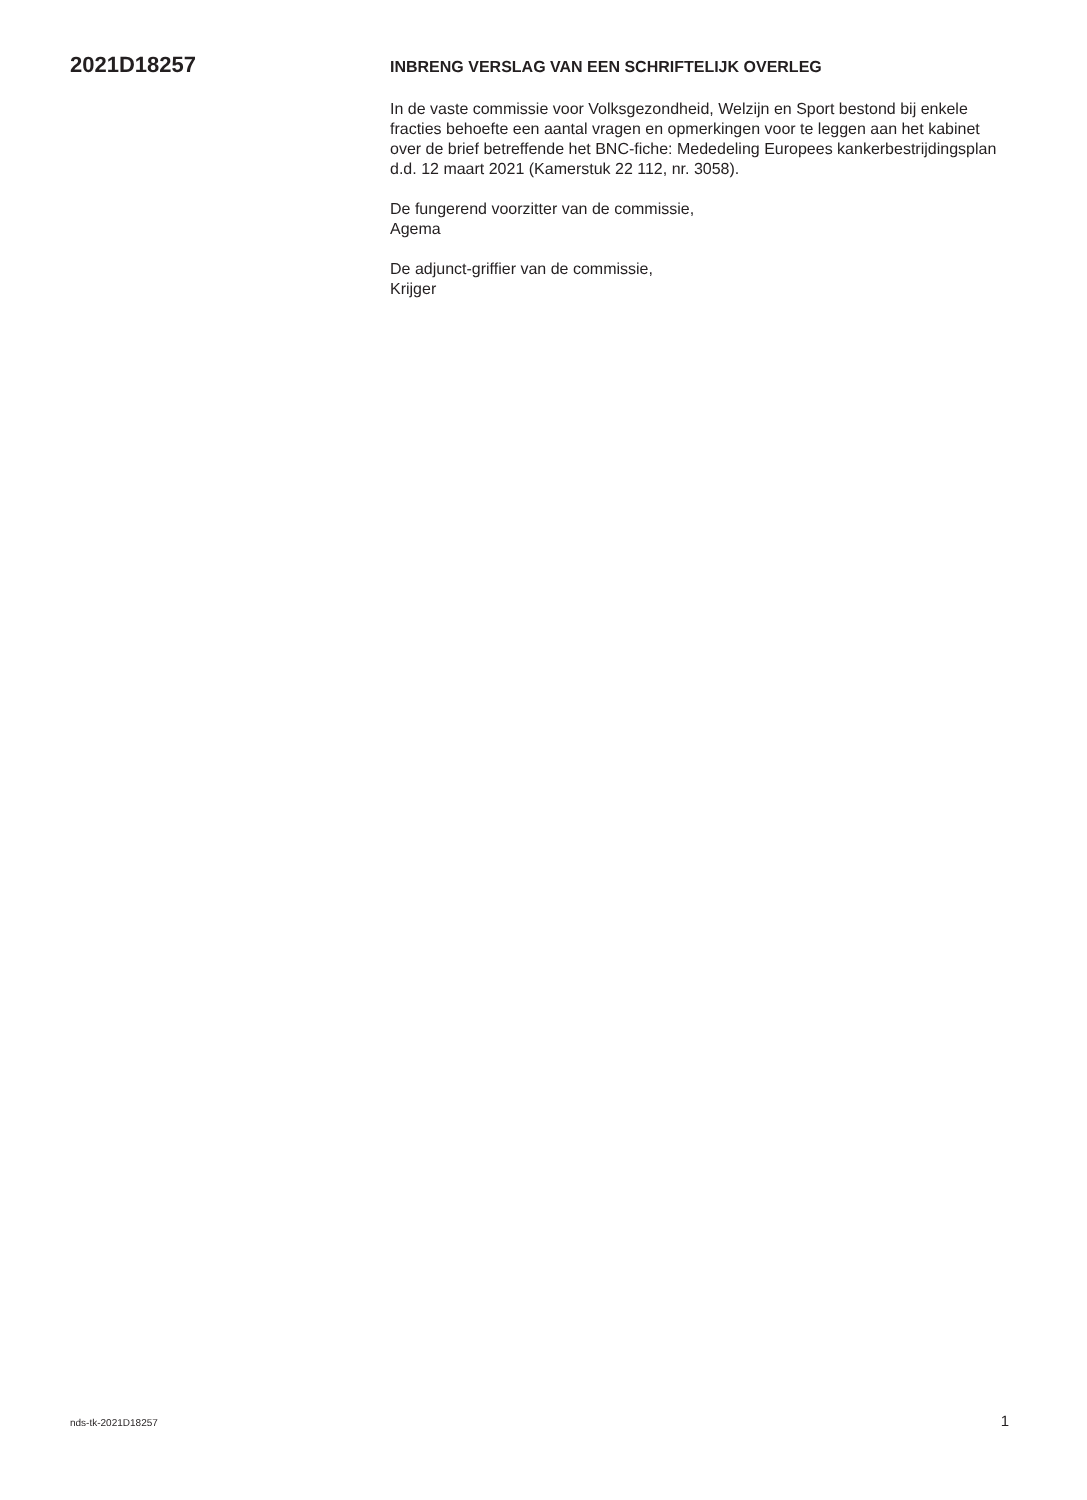2021D18257
INBRENG VERSLAG VAN EEN SCHRIFTELIJK OVERLEG
In de vaste commissie voor Volksgezondheid, Welzijn en Sport bestond bij enkele fracties behoefte een aantal vragen en opmerkingen voor te leggen aan het kabinet over de brief betreffende het BNC-fiche: Mededeling Europees kankerbestrijdingsplan d.d. 12 maart 2021 (Kamerstuk 22 112, nr. 3058).
De fungerend voorzitter van de commissie,
Agema
De adjunct-griffier van de commissie,
Krijger
nds-tk-2021D18257 1